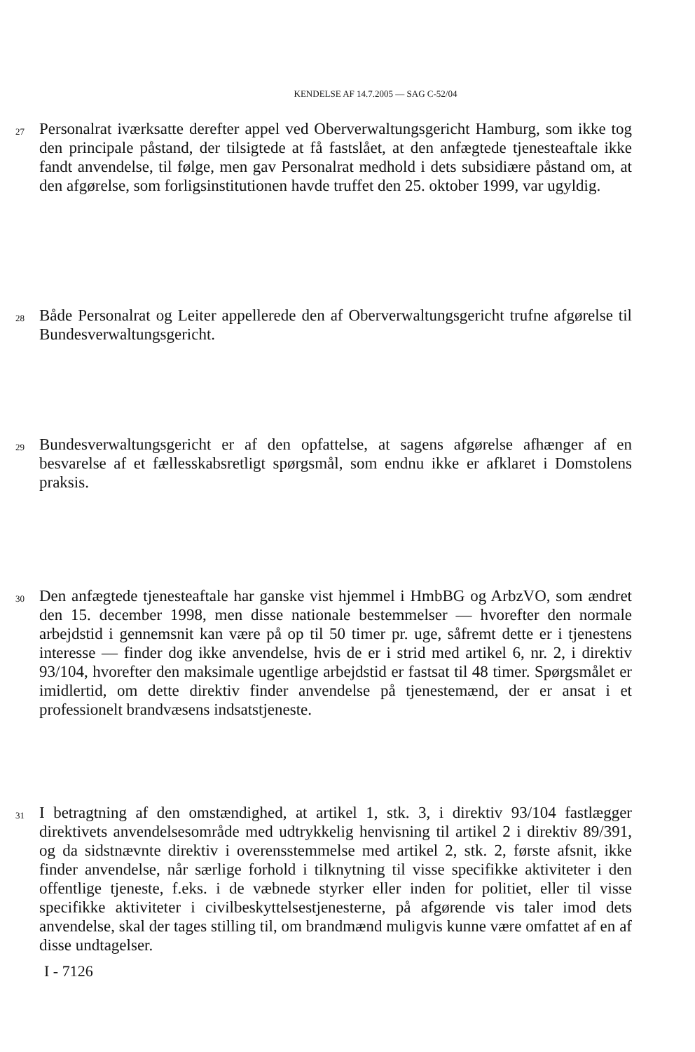KENDELSE AF 14.7.2005 — SAG C-52/04
27
Personalrat iværksatte derefter appel ved Oberverwaltungsgericht Hamburg, som ikke tog den principale påstand, der tilsigtede at få fastslået, at den anfægtede tjenesteaftale ikke fandt anvendelse, til følge, men gav Personalrat medhold i dets subsidiære påstand om, at den afgørelse, som forligsinstitutionen havde truffet den 25. oktober 1999, var ugyldig.
28
Både Personalrat og Leiter appellerede den af Oberverwaltungsgericht trufne afgørelse til Bundesverwaltungsgericht.
29
Bundesverwaltungsgericht er af den opfattelse, at sagens afgørelse afhænger af en besvarelse af et fællesskabsretligt spørgsmål, som endnu ikke er afklaret i Domstolens praksis.
30
Den anfægtede tjenesteaftale har ganske vist hjemmel i HmbBG og ArbzVO, som ændret den 15. december 1998, men disse nationale bestemmelser — hvorefter den normale arbejdstid i gennemsnit kan være på op til 50 timer pr. uge, såfremt dette er i tjenestens interesse — finder dog ikke anvendelse, hvis de er i strid med artikel 6, nr. 2, i direktiv 93/104, hvorefter den maksimale ugentlige arbejdstid er fastsat til 48 timer. Spørgsmålet er imidlertid, om dette direktiv finder anvendelse på tjenestemænd, der er ansat i et professionelt brandvæsens indsatstjeneste.
31
I betragtning af den omstændighed, at artikel 1, stk. 3, i direktiv 93/104 fastlægger direktivets anvendelsesområde med udtrykkelig henvisning til artikel 2 i direktiv 89/391, og da sidstnævnte direktiv i overensstemmelse med artikel 2, stk. 2, første afsnit, ikke finder anvendelse, når særlige forhold i tilknytning til visse specifikke aktiviteter i den offentlige tjeneste, f.eks. i de væbnede styrker eller inden for politiet, eller til visse specifikke aktiviteter i civilbeskyttelsestjenesterne, på afgørende vis taler imod dets anvendelse, skal der tages stilling til, om brandmænd muligvis kunne være omfattet af en af disse undtagelser.
I - 7126